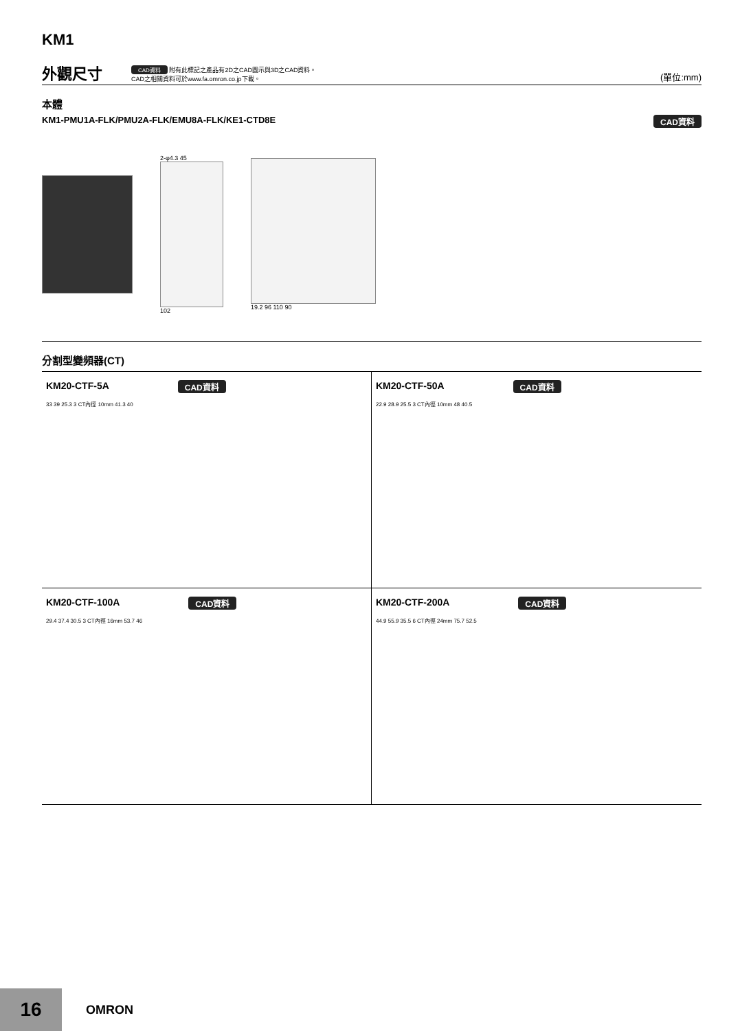KM1
外觀尺寸
CAD資料 附有此標記之產品有2D之CAD圖示與3D之CAD資料。
CAD之相關資料可於www.fa.omron.co.jp下載。
(單位:mm)
本體
KM1-PMU1A-FLK/PMU2A-FLK/EMU8A-FLK/KE1-CTD8E CAD資料
2-φ4.3 45
102
19.2 96 110 90
分割型變頻器(CT)
KM20-CTF-5A CAD資料
33 39 25.3 3 CT內徑 10mm 41.3 40
KM20-CTF-50A CAD資料
22.9 28.9 25.5 3 CT內徑 10mm 48 40.5
KM20-CTF-100A CAD資料
29.4 37.4 30.5 3 CT內徑 16mm 53.7 46
KM20-CTF-200A CAD資料
44.9 55.9 35.5 6 CT內徑 24mm 75.7 52.5
16
OMRON